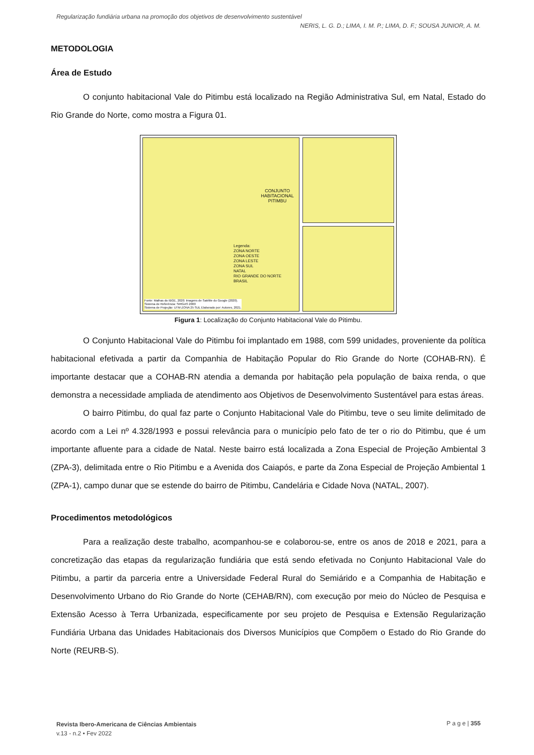Regularização fundiária urbana na promoção dos objetivos de desenvolvimento sustentável
NERIS, L. G. D.; LIMA, I. M. P.; LIMA, D. F.; SOUSA JUNIOR, A. M.
METODOLOGIA
Área de Estudo
O conjunto habitacional Vale do Pitimbu está localizado na Região Administrativa Sul, em Natal, Estado do Rio Grande do Norte, como mostra a Figura 01.
CONJUNTO
HABITACIONAL
PITIMBU
Legenda:
ZONA NORTE
ZONA OESTE
ZONA LESTE
ZONA SUL
NATAL
RIO GRANDE DO NORTE
BRASIL
Fonte: Malhas do IBGE, 2020; Imagens de Satélite do Google (2020).
Sistema de Referência: SIRGAS 2000
Sistema de Projeção: UTM ZONA 25 SUL Elaborado por: Autores, 2021.
Figura 1: Localização do Conjunto Habitacional Vale do Pitimbu.
O Conjunto Habitacional Vale do Pitimbu foi implantado em 1988, com 599 unidades, proveniente da política habitacional efetivada a partir da Companhia de Habitação Popular do Rio Grande do Norte (COHAB-RN). É importante destacar que a COHAB-RN atendia a demanda por habitação pela população de baixa renda, o que demonstra a necessidade ampliada de atendimento aos Objetivos de Desenvolvimento Sustentável para estas áreas.
O bairro Pitimbu, do qual faz parte o Conjunto Habitacional Vale do Pitimbu, teve o seu limite delimitado de acordo com a Lei nº 4.328/1993 e possui relevância para o município pelo fato de ter o rio do Pitimbu, que é um importante afluente para a cidade de Natal. Neste bairro está localizada a Zona Especial de Projeção Ambiental 3 (ZPA-3), delimitada entre o Rio Pitimbu e a Avenida dos Caiapós, e parte da Zona Especial de Projeção Ambiental 1 (ZPA-1), campo dunar que se estende do bairro de Pitimbu, Candelária e Cidade Nova (NATAL, 2007).
Procedimentos metodológicos
Para a realização deste trabalho, acompanhou-se e colaborou-se, entre os anos de 2018 e 2021, para a concretização das etapas da regularização fundiária que está sendo efetivada no Conjunto Habitacional Vale do Pitimbu, a partir da parceria entre a Universidade Federal Rural do Semiárido e a Companhia de Habitação e Desenvolvimento Urbano do Rio Grande do Norte (CEHAB/RN), com execução por meio do Núcleo de Pesquisa e Extensão Acesso à Terra Urbanizada, especificamente por seu projeto de Pesquisa e Extensão Regularização Fundiária Urbana das Unidades Habitacionais dos Diversos Municípios que Compõem o Estado do Rio Grande do Norte (REURB-S).
Revista Ibero-Americana de Ciências Ambientais
v.13 - n.2 • Fev 2022
P a g e | 355